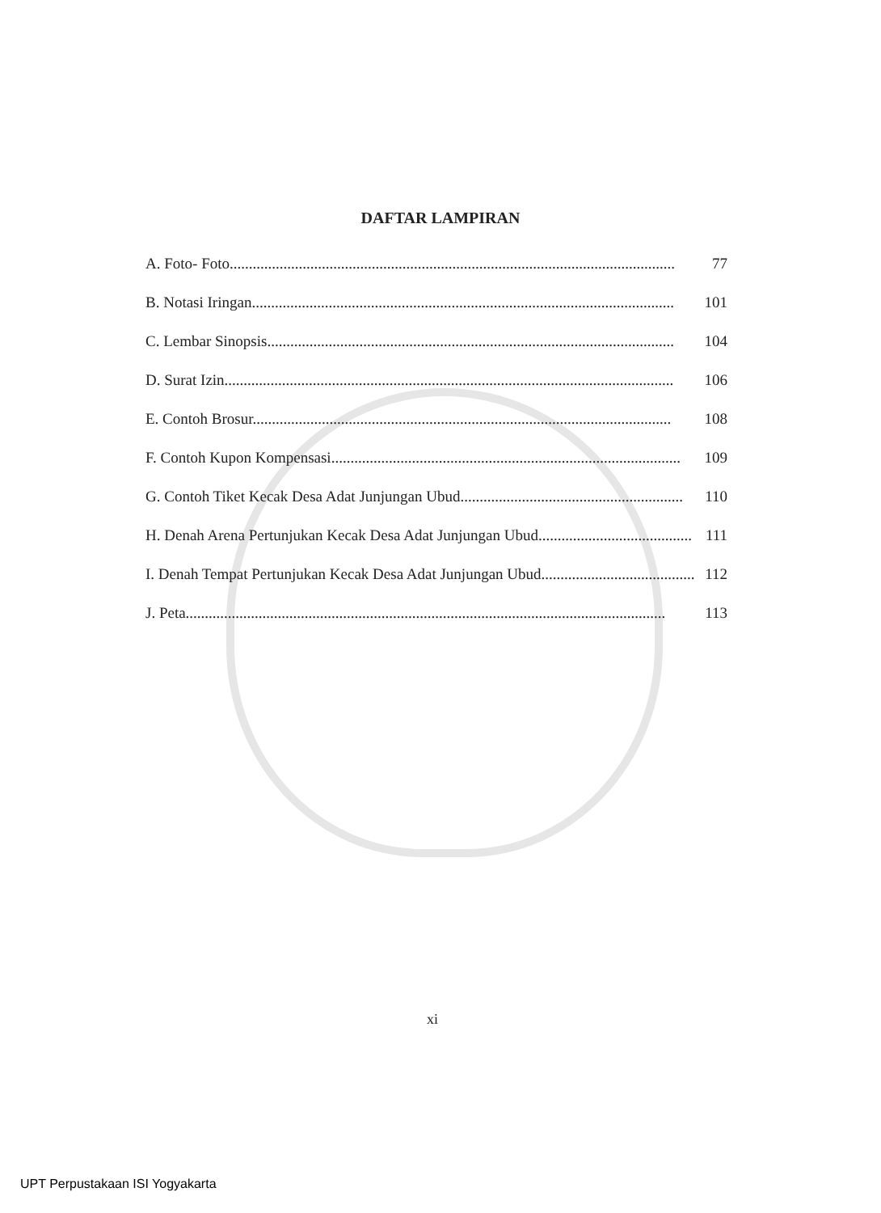DAFTAR LAMPIRAN
A. Foto- Foto.................................................................................................................... 77
B. Notasi Iringan.............................................................................................................. 101
C. Lembar Sinopsis.......................................................................................................... 104
D. Surat Izin..................................................................................................................... 106
E. Contoh Brosur............................................................................................................. 108
F. Contoh Kupon Kompensasi........................................................................................... 109
G. Contoh Tiket Kecak Desa Adat Junjungan Ubud.......................................................... 110
H. Denah Arena Pertunjukan Kecak Desa Adat Junjungan Ubud........................................ 111
I. Denah Tempat Pertunjukan Kecak Desa Adat Junjungan Ubud........................................ 112
J. Peta............................................................................................................................. 113
xi
UPT Perpustakaan ISI Yogyakarta